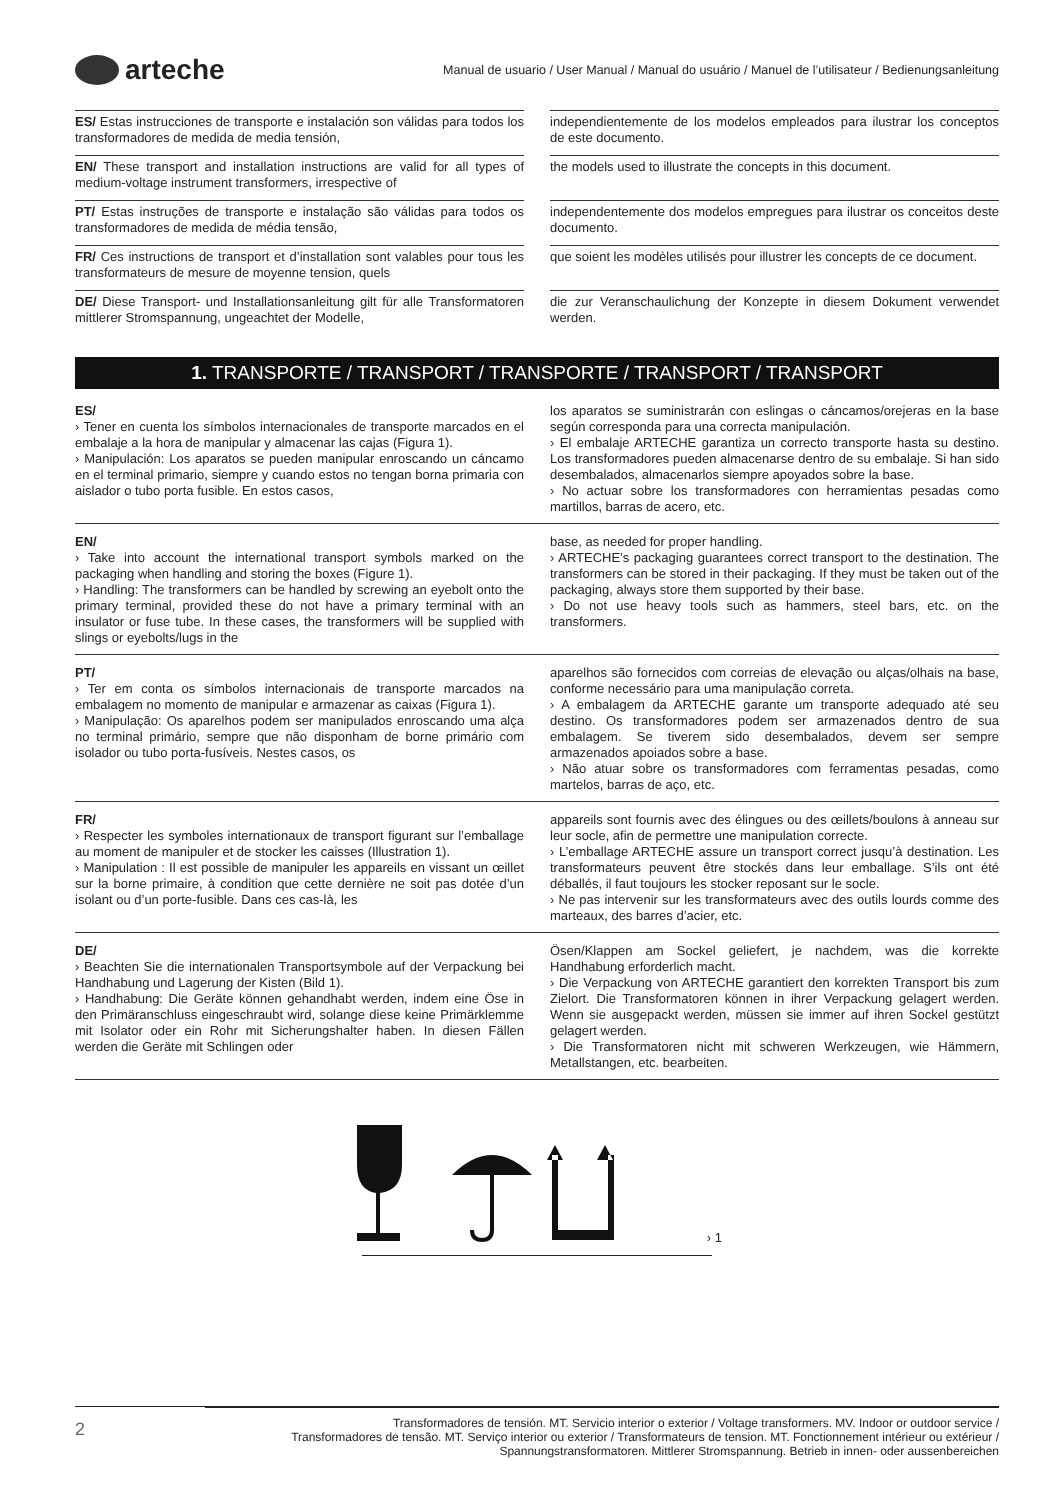arteche
Manual de usuario / User Manual / Manual do usuário / Manuel de l’utilisateur / Bedienungsanleitung
ES/ Estas instrucciones de transporte e instalación son válidas para todos los transformadores de medida de media tensión,
independientemente de los modelos empleados para ilustrar los conceptos de este documento.
EN/ These transport and installation instructions are valid for all types of medium-voltage instrument transformers, irrespective of
the models used to illustrate the concepts in this document.
PT/ Estas instruções de transporte e instalação são válidas para todos os transformadores de medida de média tensão,
independentemente dos modelos empregues para ilustrar os conceitos deste documento.
FR/ Ces instructions de transport et d’installation sont valables pour tous les transformateurs de mesure de moyenne tension, quels
que soient les modèles utilisés pour illustrer les concepts de ce document.
DE/ Diese Transport- und Installationsanleitung gilt für alle Transformatoren mittlerer Stromspannung, ungeachtet der Modelle,
die zur Veranschaulichung der Konzepte in diesem Dokument verwendet werden.
1. TRANSPORTE / TRANSPORT / TRANSPORTE / TRANSPORT / TRANSPORT
ES/
› Tener en cuenta los símbolos internacionales de transporte marcados en el embalaje a la hora de manipular y almacenar las cajas (Figura 1).
› Manipulación: Los aparatos se pueden manipular enroscando un cáncamo en el terminal primario, siempre y cuando estos no tengan borna primaria con aislador o tubo porta fusible. En estos casos,
los aparatos se suministrarán con eslingas o cáncamos/orejeras en la base según corresponda para una correcta manipulación.
› El embalaje ARTECHE garantiza un correcto transporte hasta su destino. Los transformadores pueden almacenarse dentro de su embalaje. Si han sido desembalados, almacenarlos siempre apoyados sobre la base.
› No actuar sobre los transformadores con herramientas pesadas como martillos, barras de acero, etc.
EN/
› Take into account the international transport symbols marked on the packaging when handling and storing the boxes (Figure 1).
› Handling: The transformers can be handled by screwing an eyebolt onto the primary terminal, provided these do not have a primary terminal with an insulator or fuse tube. In these cases, the transformers will be supplied with slings or eyebolts/lugs in the
base, as needed for proper handling.
› ARTECHE’s packaging guarantees correct transport to the destination. The transformers can be stored in their packaging. If they must be taken out of the packaging, always store them supported by their base.
› Do not use heavy tools such as hammers, steel bars, etc. on the transformers.
PT/
› Ter em conta os símbolos internacionais de transporte marcados na embalagem no momento de manipular e armazenar as caixas (Figura 1).
› Manipulação: Os aparelhos podem ser manipulados enroscando uma alça no terminal primário, sempre que não disponham de borne primário com isolador ou tubo porta-fusíveis. Nestes casos, os
aparelhos são fornecidos com correias de elevação ou alças/olhais na base, conforme necessário para uma manipulação correta.
› A embalagem da ARTECHE garante um transporte adequado até seu destino. Os transformadores podem ser armazenados dentro de sua embalagem. Se tiverem sido desembalados, devem ser sempre armazenados apoiados sobre a base.
› Não atuar sobre os transformadores com ferramentas pesadas, como martelos, barras de aço, etc.
FR/
› Respecter les symboles internationaux de transport figurant sur l’emballage au moment de manipuler et de stocker les caisses (Illustration 1).
› Manipulation : Il est possible de manipuler les appareils en vissant un œillet sur la borne primaire, à condition que cette dernière ne soit pas dotée d’un isolant ou d’un porte-fusible. Dans ces cas-là, les
appareils sont fournis avec des élingues ou des œillets/boulons à anneau sur leur socle, afin de permettre une manipulation correcte.
› L’emballage ARTECHE assure un transport correct jusqu’à destination. Les transformateurs peuvent être stockés dans leur emballage. S’ils ont été déballés, il faut toujours les stocker reposant sur le socle.
› Ne pas intervenir sur les transformateurs avec des outils lourds comme des marteaux, des barres d’acier, etc.
DE/
› Beachten Sie die internationalen Transportsymbole auf der Verpackung bei Handhabung und Lagerung der Kisten (Bild 1).
› Handhabung: Die Geräte können gehandhabt werden, indem eine Öse in den Primäranschluss eingeschraubt wird, solange diese keine Primärklemme mit Isolator oder ein Rohr mit Sicherungshalter haben. In diesen Fällen werden die Geräte mit Schlingen oder
Ösen/Klappen am Sockel geliefert, je nachdem, was die korrekte Handhabung erforderlich macht.
› Die Verpackung von ARTECHE garantiert den korrekten Transport bis zum Zielort. Die Transformatoren können in ihrer Verpackung gelagert werden. Wenn sie ausgepackt werden, müssen sie immer auf ihren Sockel gestützt gelagert werden.
› Die Transformatoren nicht mit schweren Werkzeugen, wie Hämmern, Metallstangen, etc. bearbeiten.
› 1
2
Transformadores de tensión. MT. Servicio interior o exterior / Voltage transformers. MV. Indoor or outdoor service /
Transformadores de tensão. MT. Serviço interior ou exterior / Transformateurs de tension. MT. Fonctionnement intérieur ou extérieur /
Spannungstransformatoren. Mittlerer Stromspannung. Betrieb in innen- oder aussenbereichen